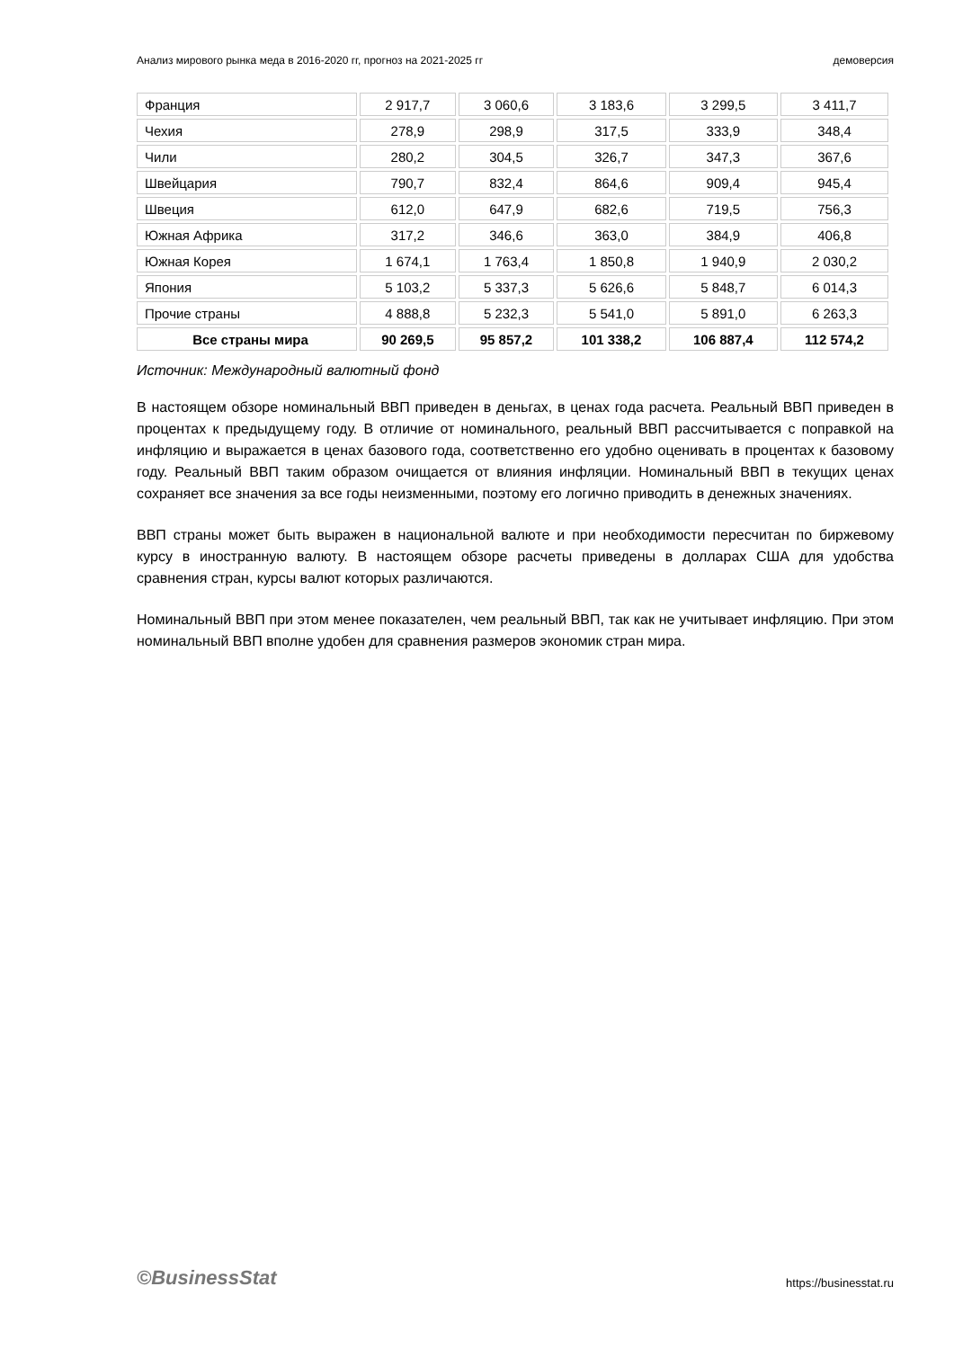Анализ мирового рынка меда в 2016-2020 гг, прогноз на 2021-2025 гг демоверсия
| Франция | 2 917,7 | 3 060,6 | 3 183,6 | 3 299,5 | 3 411,7 |
| Чехия | 278,9 | 298,9 | 317,5 | 333,9 | 348,4 |
| Чили | 280,2 | 304,5 | 326,7 | 347,3 | 367,6 |
| Швейцария | 790,7 | 832,4 | 864,6 | 909,4 | 945,4 |
| Швеция | 612,0 | 647,9 | 682,6 | 719,5 | 756,3 |
| Южная Африка | 317,2 | 346,6 | 363,0 | 384,9 | 406,8 |
| Южная Корея | 1 674,1 | 1 763,4 | 1 850,8 | 1 940,9 | 2 030,2 |
| Япония | 5 103,2 | 5 337,3 | 5 626,6 | 5 848,7 | 6 014,3 |
| Прочие страны | 4 888,8 | 5 232,3 | 5 541,0 | 5 891,0 | 6 263,3 |
| Все страны мира | 90 269,5 | 95 857,2 | 101 338,2 | 106 887,4 | 112 574,2 |
Источник: Международный валютный фонд
В настоящем обзоре номинальный ВВП приведен в деньгах, в ценах года расчета. Реальный ВВП приведен в процентах к предыдущему году. В отличие от номинального, реальный ВВП рассчитывается с поправкой на инфляцию и выражается в ценах базового года, соответственно его удобно оценивать в процентах к базовому году. Реальный ВВП таким образом очищается от влияния инфляции. Номинальный ВВП в текущих ценах сохраняет все значения за все годы неизменными, поэтому его логично приводить в денежных значениях.
ВВП страны может быть выражен в национальной валюте и при необходимости пересчитан по биржевому курсу в иностранную валюту. В настоящем обзоре расчеты приведены в долларах США для удобства сравнения стран, курсы валют которых различаются.
Номинальный ВВП при этом менее показателен, чем реальный ВВП, так как не учитывает инфляцию. При этом номинальный ВВП вполне удобен для сравнения размеров экономик стран мира.
©BusinessStat https://businesstat.ru